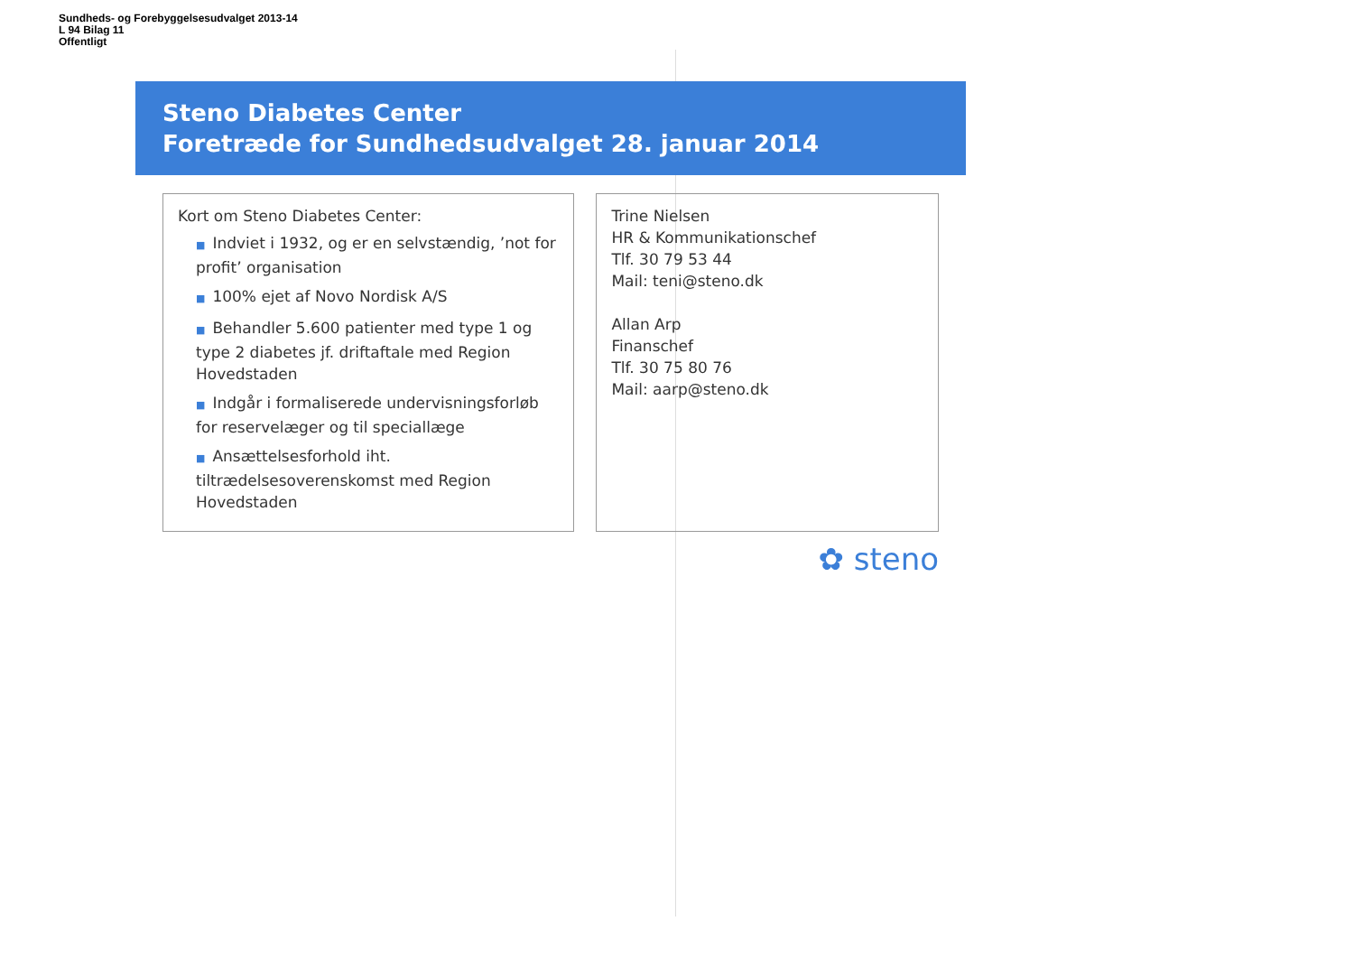Sundheds- og Forebyggelsesudvalget 2013-14
L 94 Bilag 11
Offentligt
Steno Diabetes Center
Foretræde for Sundhedsudvalget 28. januar 2014
Kort om Steno Diabetes Center:
■ Indviet i 1932, og er en selvstændig, ’not for profit’ organisation
■ 100% ejet af Novo Nordisk A/S
■ Behandler 5.600 patienter med type 1 og type 2 diabetes jf. driftaftale med Region Hovedstaden
■ Indgår i formaliserede undervisningsforløb for reservelæger og til speciallæge
■ Ansættelsesforhold iht. tiltrædelsesoverenskomst med Region Hovedstaden
Trine Nielsen
HR & Kommunikationschef
Tlf. 30 79 53 44
Mail: teni@steno.dk
Allan Arp
Finanschef
Tlf. 30 75 80 76
Mail: aarp@steno.dk
✿ steno